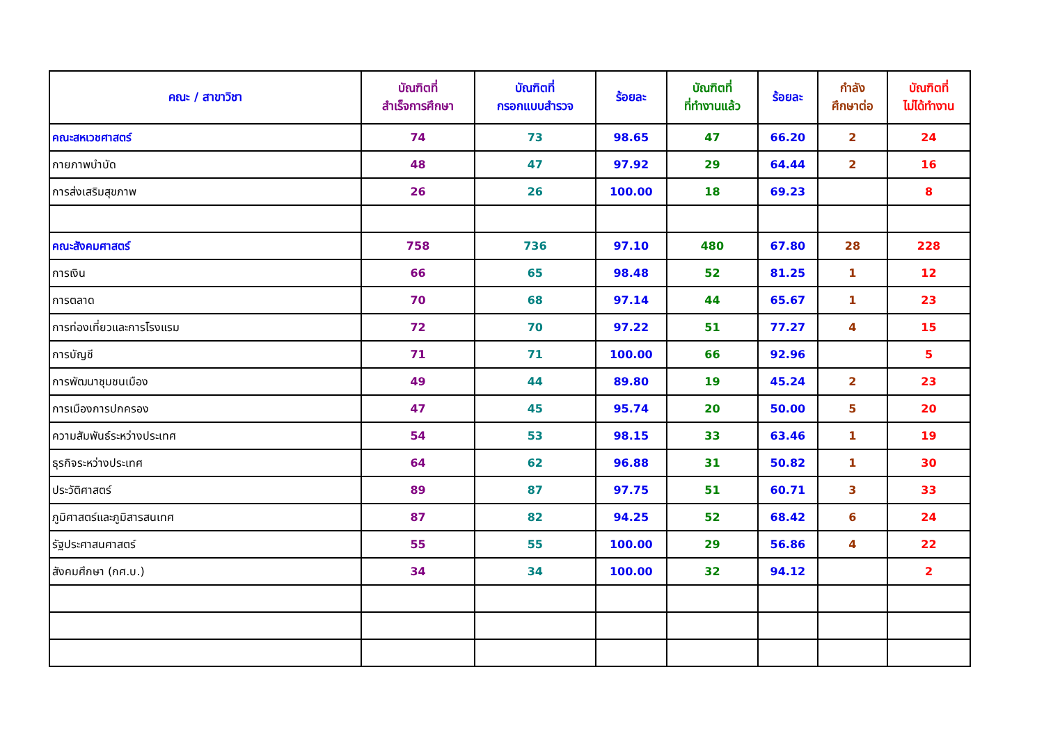| คณะ / สาขาวิชา | บัณฑิตที่ สำเร็จการศึกษา | บัณฑิตที่ กรอกแบบสำรวจ | ร้อยละ | บัณฑิตที่ ที่ทำงานแล้ว | ร้อยละ | กำลัง ศึกษาต่อ | บัณฑิตที่ ไม่ได้ทำงาน |
| --- | --- | --- | --- | --- | --- | --- | --- |
| คณะสหเวชศาสตร์ | 74 | 73 | 98.65 | 47 | 66.20 | 2 | 24 |
| กายภาพบำบัด | 48 | 47 | 97.92 | 29 | 64.44 | 2 | 16 |
| การส่งเสริมสุขภาพ | 26 | 26 | 100.00 | 18 | 69.23 | | 8 |
| คณะสังคมศาสตร์ | 758 | 736 | 97.10 | 480 | 67.80 | 28 | 228 |
| การเงิน | 66 | 65 | 98.48 | 52 | 81.25 | 1 | 12 |
| การตลาด | 70 | 68 | 97.14 | 44 | 65.67 | 1 | 23 |
| การท่องเที่ยวและการโรงแรม | 72 | 70 | 97.22 | 51 | 77.27 | 4 | 15 |
| การบัญชี | 71 | 71 | 100.00 | 66 | 92.96 | | 5 |
| การพัฒนาชุมชนเมือง | 49 | 44 | 89.80 | 19 | 45.24 | 2 | 23 |
| การเมืองการปกครอง | 47 | 45 | 95.74 | 20 | 50.00 | 5 | 20 |
| ความสัมพันธ์ระหว่างประเทศ | 54 | 53 | 98.15 | 33 | 63.46 | 1 | 19 |
| ธุรกิจระหว่างประเทศ | 64 | 62 | 96.88 | 31 | 50.82 | 1 | 30 |
| ประวัติศาสตร์ | 89 | 87 | 97.75 | 51 | 60.71 | 3 | 33 |
| ภูมิศาสตร์และภูมิสารสนเทศ | 87 | 82 | 94.25 | 52 | 68.42 | 6 | 24 |
| รัฐประศาสนศาสตร์ | 55 | 55 | 100.00 | 29 | 56.86 | 4 | 22 |
| สังคมศึกษา (กศ.บ.) | 34 | 34 | 100.00 | 32 | 94.12 | | 2 |